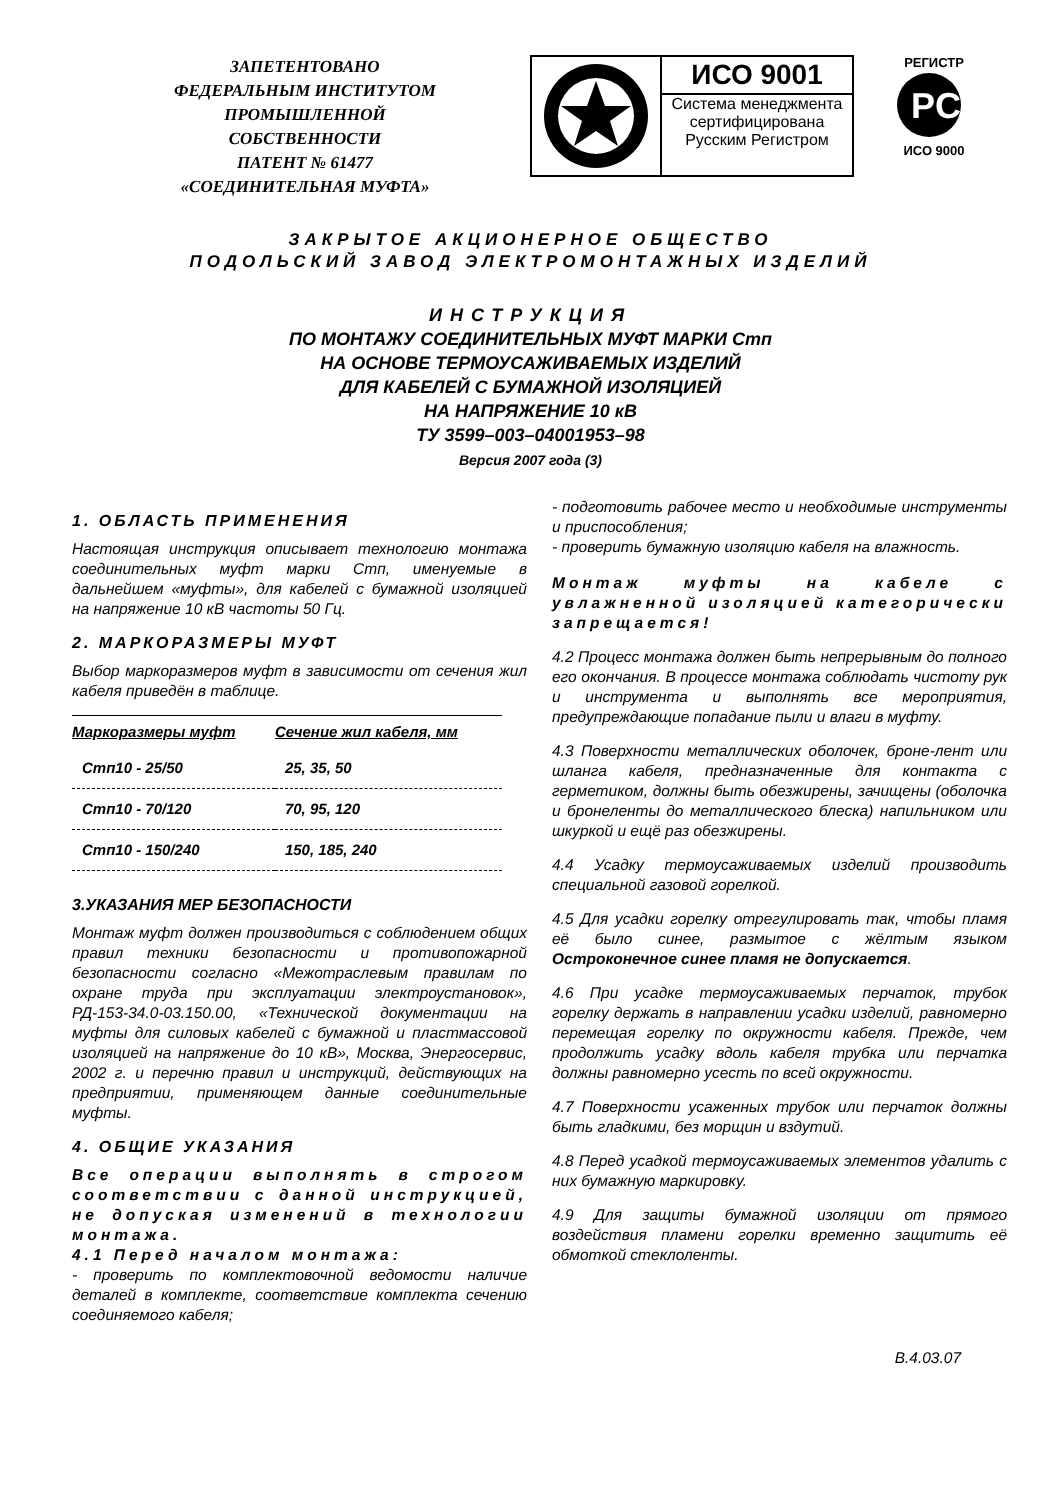ЗАПЕТЕНТОВАНО
ФЕДЕРАЛЬНЫМ ИНСТИТУТОМ
ПРОМЫШЛЕННОЙ
СОБСТВЕННОСТИ
ПАТЕНТ № 61477
«СОЕДИНИТЕЛЬНАЯ МУФТА»
ИСО 9001
Система менеджмента
сертифицирована
Русским Регистром
РЕГИСТР
PC
ИСО 9000
ЗАКРЫТОЕ АКЦИОНЕРНОЕ ОБЩЕСТВО
ПОДОЛЬСКИЙ ЗАВОД ЭЛЕКТРОМОНТАЖНЫХ ИЗДЕЛИЙ
ИНСТРУКЦИЯ
ПО МОНТАЖУ СОЕДИНИТЕЛЬНЫХ МУФТ МАРКИ Стп
НА ОСНОВЕ ТЕРМОУСАЖИВАЕМЫХ ИЗДЕЛИЙ
ДЛЯ КАБЕЛЕЙ С БУМАЖНОЙ ИЗОЛЯЦИЕЙ
НА НАПРЯЖЕНИЕ 10 кВ
ТУ 3599–003–04001953–98
Версия 2007 года (3)
1. ОБЛАСТЬ ПРИМЕНЕНИЯ
Настоящая инструкция описывает технологию монтажа соединительных муфт марки Стп, именуемые в дальнейшем «муфты», для кабелей с бумажной изоляцией на напряжение 10 кВ частоты 50 Гц.
2. МАРКОРАЗМЕРЫ МУФТ
Выбор маркоразмеров муфт в зависимости от сечения жил кабеля приведён в таблице.
| Маркоразмеры муфт | Сечение жил кабеля, мм |
| --- | --- |
| Стп10 - 25/50 | 25, 35, 50 |
| Стп10 - 70/120 | 70, 95, 120 |
| Стп10 - 150/240 | 150, 185, 240 |
3.УКАЗАНИЯ МЕР БЕЗОПАСНОСТИ
Монтаж муфт должен производиться с соблюдением общих правил техники безопасности и противопожарной безопасности согласно «Межотраслевым правилам по охране труда при эксплуатации электроустановок», РД-153-34.0-03.150.00, «Технической документации на муфты для силовых кабелей с бумажной и пластмассовой изоляцией на напряжение до 10 кВ», Москва, Энергосервис, 2002 г. и перечню правил и инструкций, действующих на предприятии, применяющем данные соединительные муфты.
4. ОБЩИЕ УКАЗАНИЯ
Все операции выполнять в строгом соответствии с данной инструкцией, не допуская изменений в технологии монтажа.
4.1 Перед началом монтажа:
- проверить по комплектовочной ведомости наличие деталей в комплекте, соответствие комплекта сечению соединяемого кабеля;
- подготовить рабочее место и необходимые инструменты и приспособления;
- проверить бумажную изоляцию кабеля на влажность.
Монтаж муфты на кабеле с увлажненной изоляцией категорически запрещается!
4.2 Процесс монтажа должен быть непрерывным до полного его окончания. В процессе монтажа соблюдать чистоту рук и инструмента и выполнять все мероприятия, предупреждающие попадание пыли и влаги в муфту.
4.3 Поверхности металлических оболочек, броне-лент или шланга кабеля, предназначенные для контакта с герметиком, должны быть обезжирены, зачищены (оболочка и бронеленты до металлического блеска) напильником или шкуркой и ещё раз обезжирены.
4.4 Усадку термоусаживаемых изделий производить специальной газовой горелкой.
4.5 Для усадки горелку отрегулировать так, чтобы пламя её было синее, размытое с жёлтым языком Остроконечное синее пламя не допускается.
4.6 При усадке термоусаживаемых перчаток, трубок горелку держать в направлении усадки изделий, равномерно перемещая горелку по окружности кабеля. Прежде, чем продолжить усадку вдоль кабеля трубка или перчатка должны равномерно усесть по всей окружности.
4.7 Поверхности усаженных трубок или перчаток должны быть гладкими, без морщин и вздутий.
4.8 Перед усадкой термоусаживаемых элементов удалить с них бумажную маркировку.
4.9 Для защиты бумажной изоляции от прямого воздействия пламени горелки временно защитить её обмоткой стеклоленты.
В.4.03.07